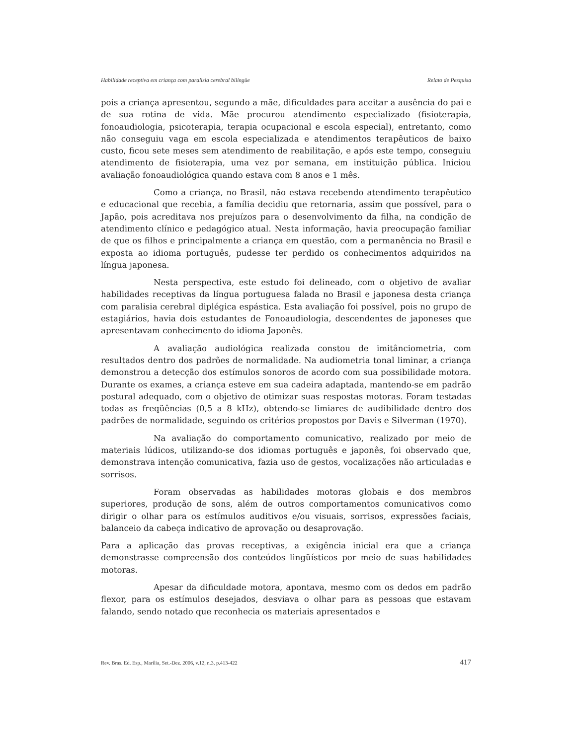Habilidade receptiva em criança com paralisia cerebral bilíngüe Relato de Pesquisa
pois a criança apresentou, segundo a mãe, dificuldades para aceitar a ausência do pai e de sua rotina de vida. Mãe procurou atendimento especializado (fisioterapia, fonoaudiologia, psicoterapia, terapia ocupacional e escola especial), entretanto, como não conseguiu vaga em escola especializada e atendimentos terapêuticos de baixo custo, ficou sete meses sem atendimento de reabilitação, e após este tempo, conseguiu atendimento de fisioterapia, uma vez por semana, em instituição pública. Iniciou avaliação fonoaudiológica quando estava com 8 anos e 1 mês.
Como a criança, no Brasil, não estava recebendo atendimento terapêutico e educacional que recebia, a família decidiu que retornaria, assim que possível, para o Japão, pois acreditava nos prejuízos para o desenvolvimento da filha, na condição de atendimento clínico e pedagógico atual. Nesta informação, havia preocupação familiar de que os filhos e principalmente a criança em questão, com a permanência no Brasil e exposta ao idioma português, pudesse ter perdido os conhecimentos adquiridos na língua japonesa.
Nesta perspectiva, este estudo foi delineado, com o objetivo de avaliar habilidades receptivas da língua portuguesa falada no Brasil e japonesa desta criança com paralisia cerebral diplégica espástica. Esta avaliação foi possível, pois no grupo de estagiários, havia dois estudantes de Fonoaudiologia, descendentes de japoneses que apresentavam conhecimento do idioma Japonês.
A avaliação audiológica realizada constou de imitânciometria, com resultados dentro dos padrões de normalidade. Na audiometria tonal liminar, a criança demonstrou a detecção dos estímulos sonoros de acordo com sua possibilidade motora. Durante os exames, a criança esteve em sua cadeira adaptada, mantendo-se em padrão postural adequado, com o objetivo de otimizar suas respostas motoras. Foram testadas todas as freqüências (0,5 a 8 kHz), obtendo-se limiares de audibilidade dentro dos padrões de normalidade, seguindo os critérios propostos por Davis e Silverman (1970).
Na avaliação do comportamento comunicativo, realizado por meio de materiais lúdicos, utilizando-se dos idiomas português e japonês, foi observado que, demonstrava intenção comunicativa, fazia uso de gestos, vocalizações não articuladas e sorrisos.
Foram observadas as habilidades motoras globais e dos membros superiores, produção de sons, além de outros comportamentos comunicativos como dirigir o olhar para os estímulos auditivos e/ou visuais, sorrisos, expressões faciais, balanceio da cabeça indicativo de aprovação ou desaprovação.
Para a aplicação das provas receptivas, a exigência inicial era que a criança demonstrasse compreensão dos conteúdos lingüísticos por meio de suas habilidades motoras.
Apesar da dificuldade motora, apontava, mesmo com os dedos em padrão flexor, para os estímulos desejados, desviava o olhar para as pessoas que estavam falando, sendo notado que reconhecia os materiais apresentados e
Rev. Bras. Ed. Esp., Marília, Set.-Dez. 2006, v.12, n.3, p.413-422 417